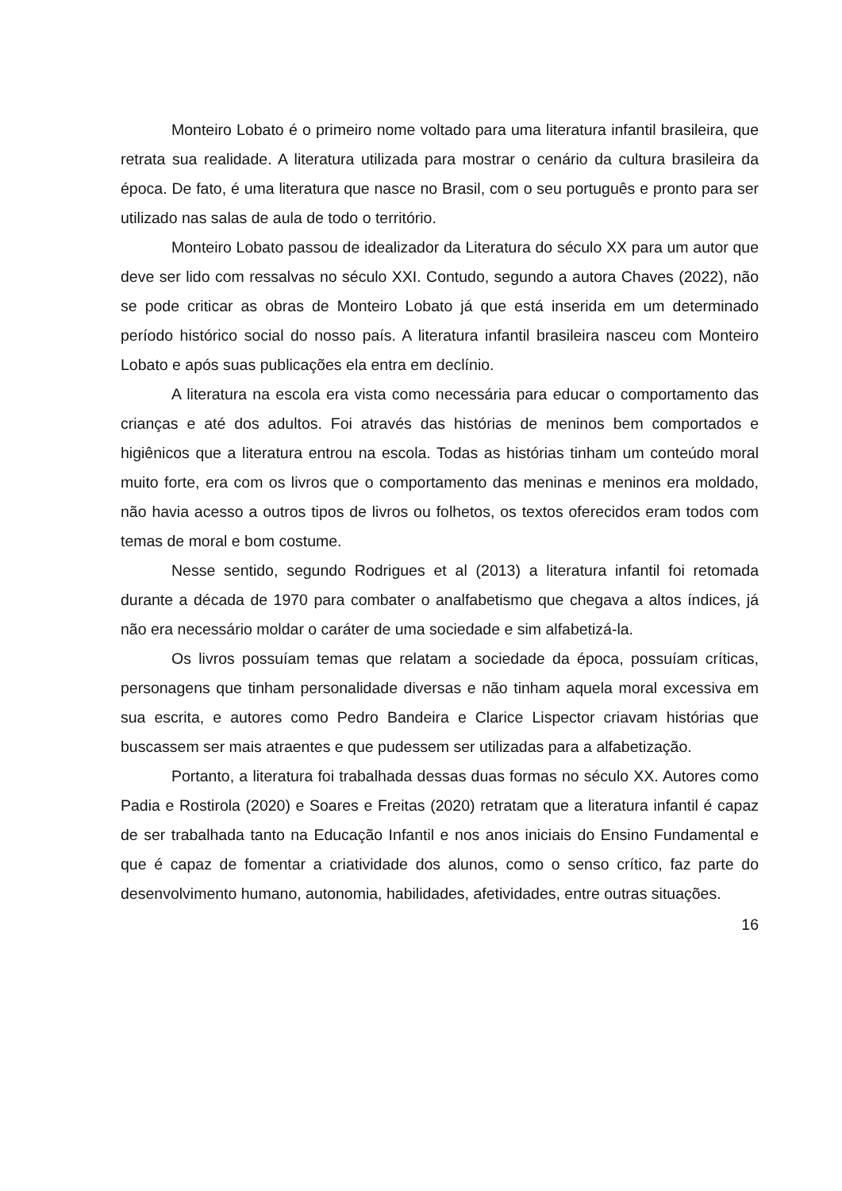Monteiro Lobato é o primeiro nome voltado para uma literatura infantil brasileira, que retrata sua realidade. A literatura utilizada para mostrar o cenário da cultura brasileira da época. De fato, é uma literatura que nasce no Brasil, com o seu português e pronto para ser utilizado nas salas de aula de todo o território.
Monteiro Lobato passou de idealizador da Literatura do século XX para um autor que deve ser lido com ressalvas no século XXI. Contudo, segundo a autora Chaves (2022), não se pode criticar as obras de Monteiro Lobato já que está inserida em um determinado período histórico social do nosso país. A literatura infantil brasileira nasceu com Monteiro Lobato e após suas publicações ela entra em declínio.
A literatura na escola era vista como necessária para educar o comportamento das crianças e até dos adultos. Foi através das histórias de meninos bem comportados e higiênicos que a literatura entrou na escola. Todas as histórias tinham um conteúdo moral muito forte, era com os livros que o comportamento das meninas e meninos era moldado, não havia acesso a outros tipos de livros ou folhetos, os textos oferecidos eram todos com temas de moral e bom costume.
Nesse sentido, segundo Rodrigues et al (2013) a literatura infantil foi retomada durante a década de 1970 para combater o analfabetismo que chegava a altos índices, já não era necessário moldar o caráter de uma sociedade e sim alfabetizá-la.
Os livros possuíam temas que relatam a sociedade da época, possuíam críticas, personagens que tinham personalidade diversas e não tinham aquela moral excessiva em sua escrita, e autores como Pedro Bandeira e Clarice Lispector criavam histórias que buscassem ser mais atraentes e que pudessem ser utilizadas para a alfabetização.
Portanto, a literatura foi trabalhada dessas duas formas no século XX. Autores como Padia e Rostirola (2020) e Soares e Freitas (2020) retratam que a literatura infantil é capaz de ser trabalhada tanto na Educação Infantil e nos anos iniciais do Ensino Fundamental e que é capaz de fomentar a criatividade dos alunos, como o senso crítico, faz parte do desenvolvimento humano, autonomia, habilidades, afetividades, entre outras situações.
16